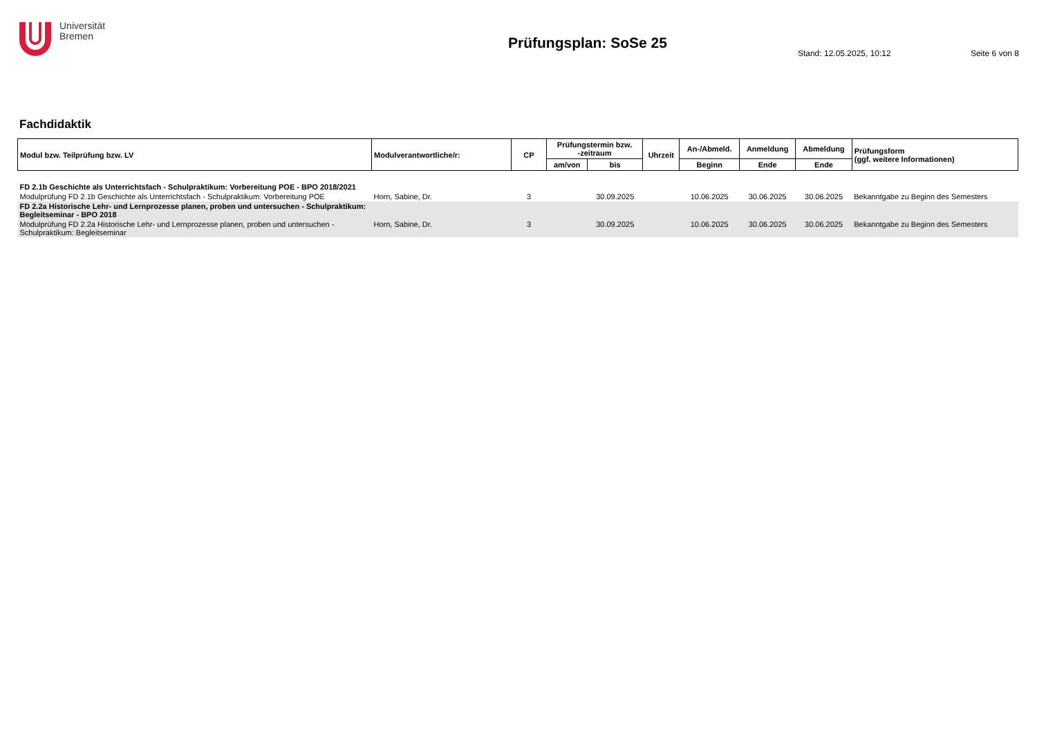Universität
Bremen
Prüfungsplan: SoSe 25
Stand: 12.05.2025, 10:12 Seite 6 von 8
Fachdidaktik
| Modul bzw. Teilprüfung bzw. LV | Modulverantwortliche/r: | CP | Prüfungstermin bzw. -zeitraum | | Uhrzeit | An-/Abmeld. | Anmeldung | Abmeldung | Prüfungsform (ggf. weitere Informationen) |
| --- | --- | --- | --- | --- | --- | --- | --- | --- | --- |
| | | | am/von | bis | | Beginn | Ende | Ende | |
| FD 2.1b Geschichte als Unterrichtsfach - Schulpraktikum: Vorbereitung POE - BPO 2018/2021 | | | | | | | | | |
| Modulprüfung FD 2.1b Geschichte als Unterrichtsfach - Schulpraktikum: Vorbereitung POE | Horn, Sabine, Dr. | 3 | | 30.09.2025 | | 10.06.2025 | 30.06.2025 | 30.06.2025 | Bekanntgabe zu Beginn des Semesters |
| FD 2.2a Historische Lehr- und Lernprozesse planen, proben und untersuchen - Schulpraktikum: Begleitseminar - BPO 2018 | | | | | | | | | |
| Modulprüfung FD 2.2a Historische Lehr- und Lernprozesse planen, proben und untersuchen - Schulpraktikum: Begleitseminar | Horn, Sabine, Dr. | 3 | | 30.09.2025 | | 10.06.2025 | 30.06.2025 | 30.06.2025 | Bekanntgabe zu Beginn des Semesters |